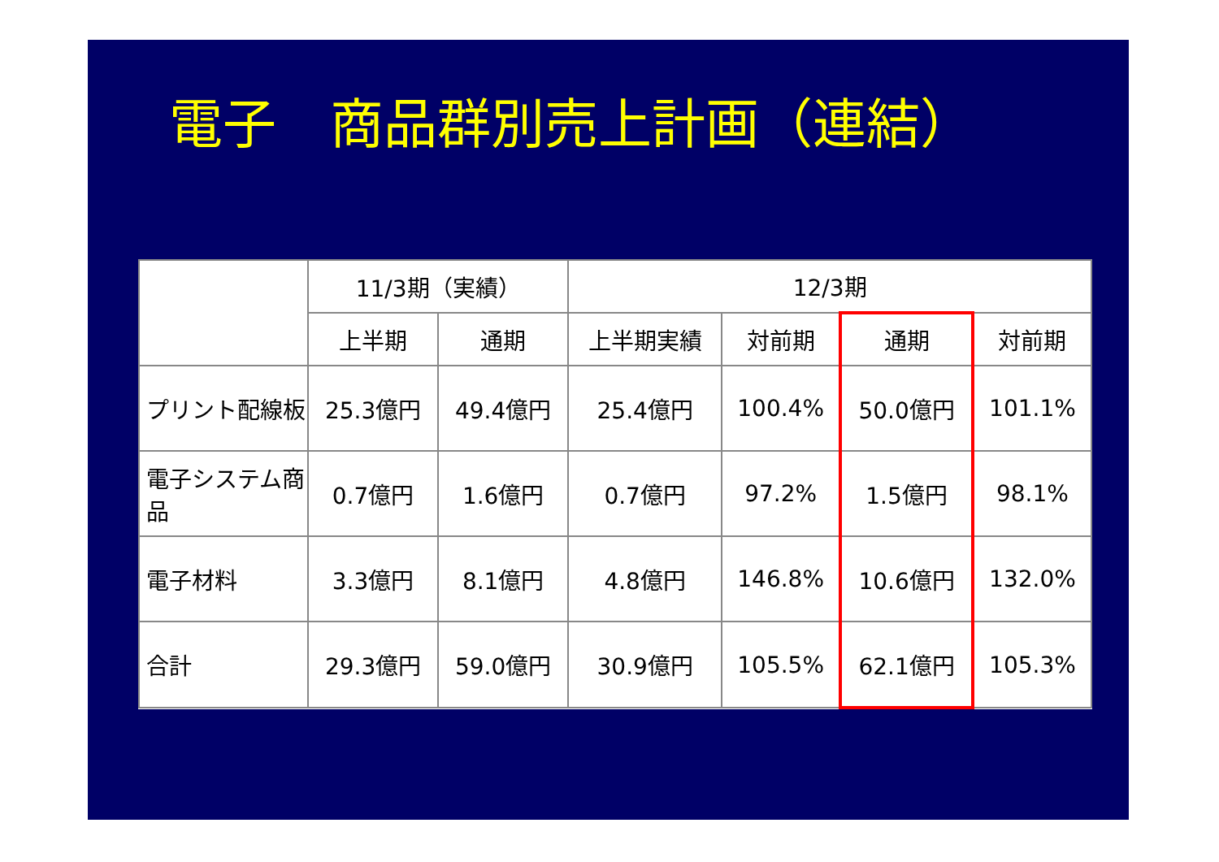電子　商品群別売上計画（連結）
| | 11/3期（実績） | | 12/3期 | | | |
| --- | --- | --- | --- | --- | --- | --- |
| | 上半期 | 通期 | 上半期実績 | 対前期 | 通期 | 対前期 |
| プリント配線板 | 25.3億円 | 49.4億円 | 25.4億円 | 100.4% | 50.0億円 | 101.1% |
| 電子システム商品 | 0.7億円 | 1.6億円 | 0.7億円 | 97.2% | 1.5億円 | 98.1% |
| 電子材料 | 3.3億円 | 8.1億円 | 4.8億円 | 146.8% | 10.6億円 | 132.0% |
| 合計 | 29.3億円 | 59.0億円 | 30.9億円 | 105.5% | 62.1億円 | 105.3% |